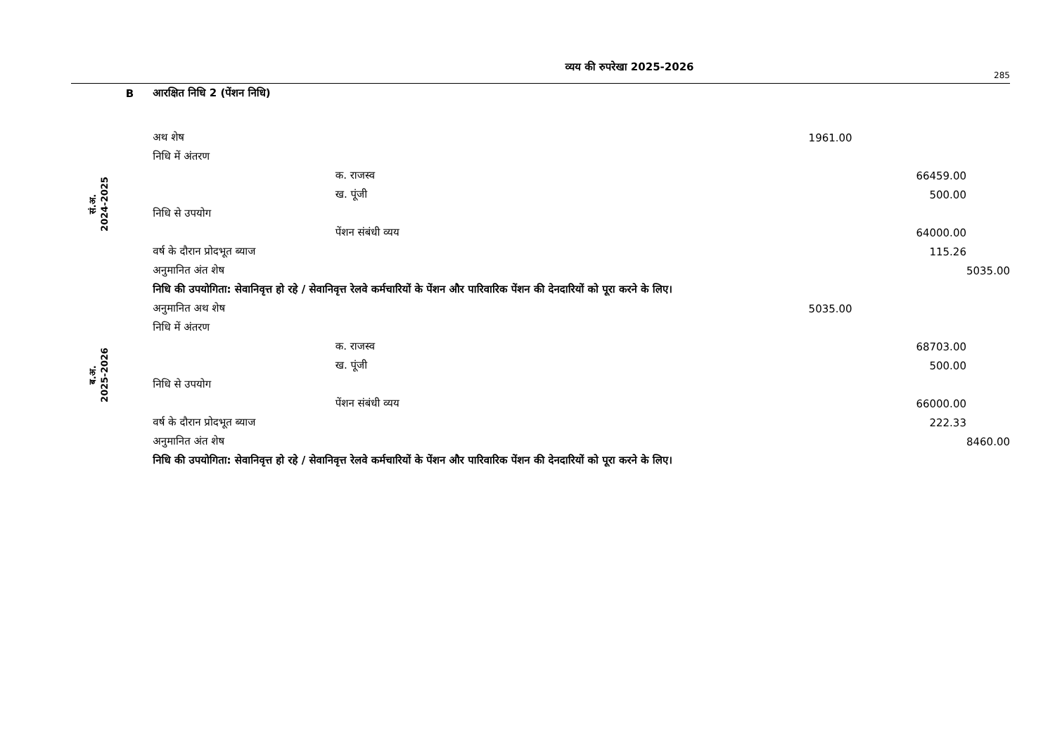व्यय की रुपरेखा 2025-2026
285
| | B | आरक्षित निधि 2 (पेंशन निधि) | | | | |
| सं.अ. 2024-2025 | | अथ शेष | | 1961.00 | | |
| | | निधि में अंतरण | | | | |
| | | | क. राजस्व | | 66459.00 | |
| | | | ख. पूंजी | | 500.00 | |
| | | निधि से उपयोग | | | | |
| | | | पेंशन संबंधी व्यय | | 64000.00 | |
| | | वर्ष के दौरान प्रोदभूत ब्याज | | | 115.26 | |
| | | अनुमानित अंत शेष | | | | 5035.00 |
| | | निधि की उपयोगिता: सेवानिवृत्त हो रहे / सेवानिवृत्त रेलवे कर्मचारियों के पेंशन और पारिवारिक पेंशन की देनदारियों को पूरा करने के लिए। | | | | |
| ब.अ. 2025-2026 | | अनुमानित अथ शेष | | 5035.00 | | |
| | | निधि में अंतरण | | | | |
| | | | क. राजस्व | | 68703.00 | |
| | | | ख. पूंजी | | 500.00 | |
| | | निधि से उपयोग | | | | |
| | | | पेंशन संबंधी व्यय | | 66000.00 | |
| | | वर्ष के दौरान प्रोदभूत ब्याज | | | 222.33 | |
| | | अनुमानित अंत शेष | | | | 8460.00 |
| | | निधि की उपयोगिता: सेवानिवृत्त हो रहे / सेवानिवृत्त रेलवे कर्मचारियों के पेंशन और पारिवारिक पेंशन की देनदारियों को पूरा करने के लिए। | | | | |